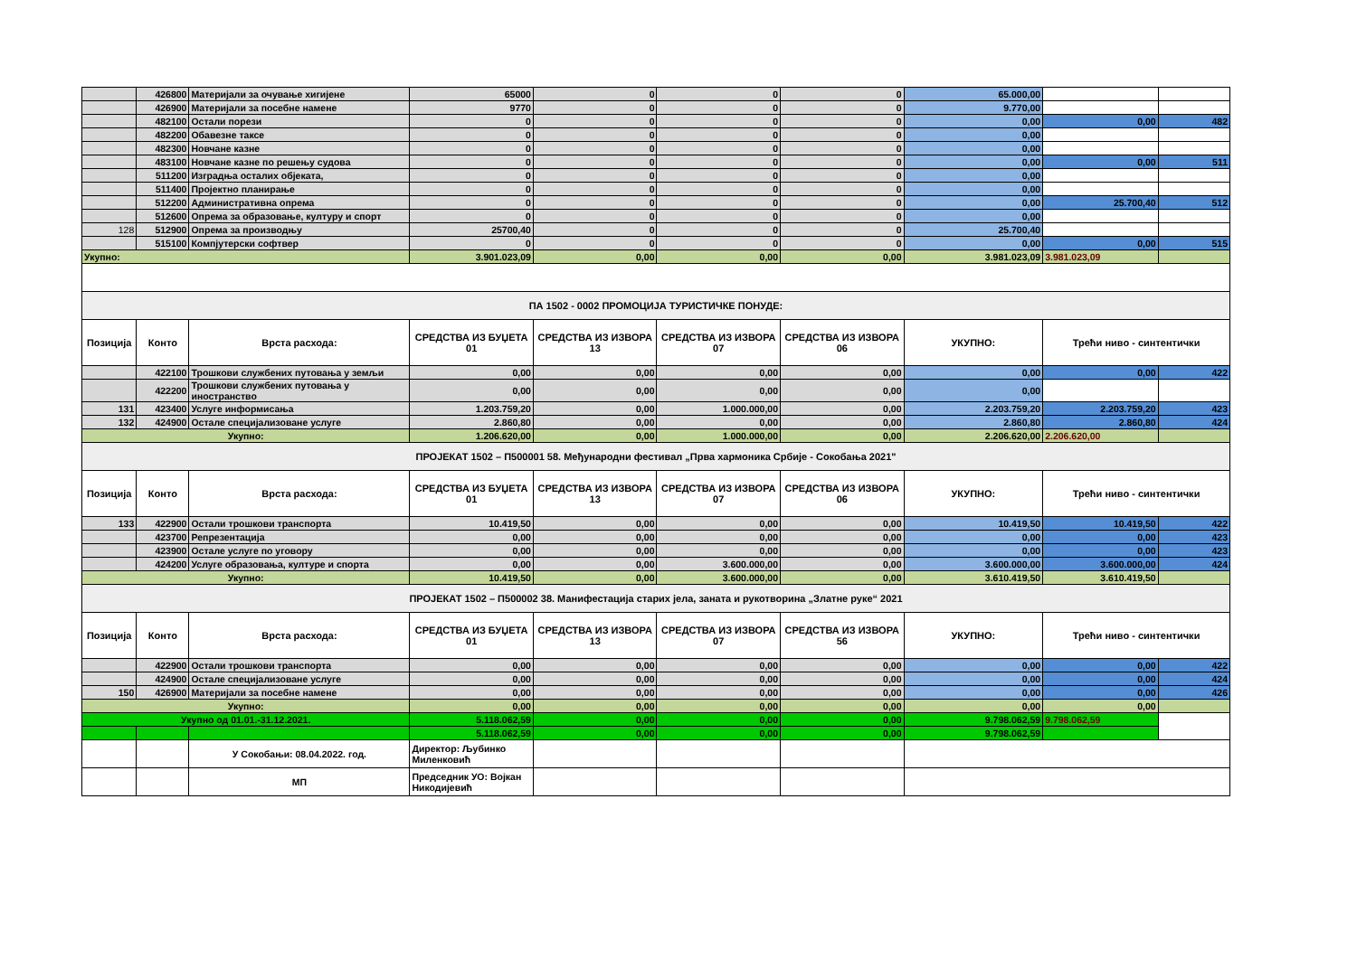| | 426800 | Материјали за очување хигијене | 65000 | 0 | 0 | 0 | 65.000,00 | | |
| | 426900 | Материјали за посебне намене | 9770 | 0 | 0 | 0 | 9.770,00 | | |
| | 482100 | Остали порези | 0 | 0 | 0 | 0 | 0,00 | 0,00 | 482 |
| | 482200 | Обавезне таксе | 0 | 0 | 0 | 0 | 0,00 | | |
| | 482300 | Новчане казне | 0 | 0 | 0 | 0 | 0,00 | | |
| | 483100 | Новчане казне по решењу судова | 0 | 0 | 0 | 0 | 0,00 | 0,00 | 511 |
| | 511200 | Изградња осталих објеката, | 0 | 0 | 0 | 0 | 0,00 | | |
| | 511400 | Пројектно планирање | 0 | 0 | 0 | 0 | 0,00 | | |
| | 512200 | Административна опрема | 0 | 0 | 0 | 0 | 0,00 | 25.700,40 | 512 |
| | 512600 | Опрема за образовање, културу и спорт | 0 | 0 | 0 | 0 | 0,00 | | |
| 128 | 512900 | Опрема за производњу | 25700,40 | 0 | 0 | 0 | 25.700,40 | | |
| | 515100 | Компјутерски софтвер | 0 | 0 | 0 | 0 | 0,00 | 0,00 | 515 |
| Укупно: | | | 3.901.023,09 | 0,00 | 0,00 | 0,00 | 3.981.023,09 | 3.981.023,09 | |
| ПА 1502 - 0002 ПРОМОЦИЈА ТУРИСТИЧКЕ ПОНУДЕ: | | | | | | | | | |
| Позиција | Конто | Врста расхода: | СРЕДСТВА ИЗ БУЏЕТА 01 | СРЕДСТВА ИЗ ИЗВОРА 13 | СРЕДСТВА ИЗ ИЗВОРА 07 | СРЕДСТВА ИЗ ИЗВОРА 06 | УКУПНО: | Трећи ниво - синтентички | |
| | 422100 | Трошкови службених путовања у земљи | 0,00 | 0,00 | 0,00 | 0,00 | 0,00 | 0,00 | 422 |
| | 422200 | Трошкови службених путовања у иностранство | 0,00 | 0,00 | 0,00 | 0,00 | 0,00 | | |
| 131 | 423400 | Услуге информисања | 1.203.759,20 | 0,00 | 1.000.000,00 | 0,00 | 2.203.759,20 | 2.203.759,20 | 423 |
| 132 | 424900 | Остале специјализоване услуге | 2.860,80 | 0,00 | 0,00 | 0,00 | 2.860,80 | 2.860,80 | 424 |
| Укупно: | | | 1.206.620,00 | 0,00 | 1.000.000,00 | 0,00 | 2.206.620,00 | 2.206.620,00 | |
| ПРОЈЕКАТ 1502 – П500001 58. Међународни фестивал „Прва хармоника Србије - Сокобања 2021" | | | | | | | | | |
| Позиција | Конто | Врста расхода: | СРЕДСТВА ИЗ БУЏЕТА 01 | СРЕДСТВА ИЗ ИЗВОРА 13 | СРЕДСТВА ИЗ ИЗВОРА 07 | СРЕДСТВА ИЗ ИЗВОРА 06 | УКУПНО: | Трећи ниво - синтентички | |
| 133 | 422900 | Остали трошкови транспорта | 10.419,50 | 0,00 | 0,00 | 0,00 | 10.419,50 | 10.419,50 | 422 |
| | 423700 | Репрезентација | 0,00 | 0,00 | 0,00 | 0,00 | 0,00 | 0,00 | 423 |
| | 423900 | Остале услуге по уговору | 0,00 | 0,00 | 0,00 | 0,00 | 0,00 | 0,00 | 423 |
| | 424200 | Услуге образовања, културе и спорта | 0,00 | 0,00 | 3.600.000,00 | 0,00 | 3.600.000,00 | 3.600.000,00 | 424 |
| Укупно: | | | 10.419,50 | 0,00 | 3.600.000,00 | 0,00 | 3.610.419,50 | 3.610.419,50 | |
| ПРОЈЕКАТ 1502 – П500002 38. Манифестација старих јела, заната и рукотворина „Златне руке“ 2021 | | | | | | | | | |
| Позиција | Конто | Врста расхода: | СРЕДСТВА ИЗ БУЏЕТА 01 | СРЕДСТВА ИЗ ИЗВОРА 13 | СРЕДСТВА ИЗ ИЗВОРА 07 | СРЕДСТВА ИЗ ИЗВОРА 56 | УКУПНО: | Трећи ниво - синтентички | |
| | 422900 | Остали трошкови транспорта | 0,00 | 0,00 | 0,00 | 0,00 | 0,00 | 0,00 | 422 |
| | 424900 | Остале специјализоване услуге | 0,00 | 0,00 | 0,00 | 0,00 | 0,00 | 0,00 | 424 |
| 150 | 426900 | Материјали за посебне намене | 0,00 | 0,00 | 0,00 | 0,00 | 0,00 | 0,00 | 426 |
| Укупно: | | | 0,00 | 0,00 | 0,00 | 0,00 | 0,00 | 0,00 | |
| Укупно од 01.01.-31.12.2021. | | | 5.118.062,59 | 0,00 | 0,00 | 0,00 | 9.798.062,59 | 9.798.062,59 | |
| | | | 5.118.062,59 | 0,00 | 0,00 | 0,00 | 9.798.062,59 | | |
| | | У Сокобањи: 08.04.2022. год. | Директор: Љубинко Миленковић | | | | | | |
| | | МП | Председник УО: Војкан Никодијевић | | | | | | |